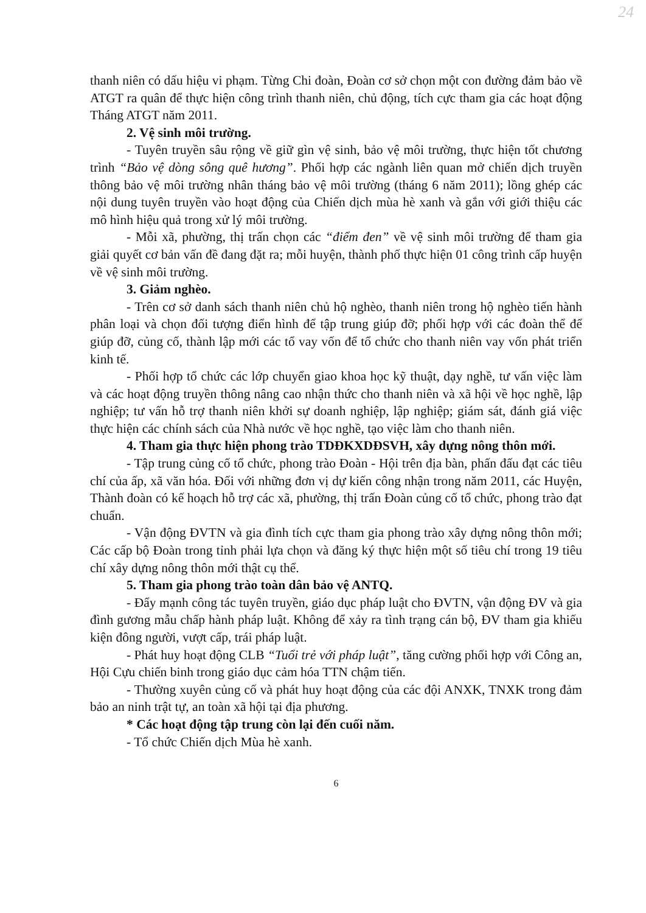24
thanh niên có dấu hiệu vi phạm. Từng Chi đoàn, Đoàn cơ sở chọn một con đường đảm bảo về ATGT ra quân để thực hiện công trình thanh niên, chủ động, tích cực tham gia các hoạt động Tháng ATGT năm 2011.
2. Vệ sinh môi trường.
- Tuyên truyền sâu rộng về giữ gìn vệ sinh, bảo vệ môi trường, thực hiện tốt chương trình “Bảo vệ dòng sông quê hương”. Phối hợp các ngành liên quan mở chiến dịch truyền thông bảo vệ môi trường nhân tháng bảo vệ môi trường (tháng 6 năm 2011); lồng ghép các nội dung tuyên truyền vào hoạt động của Chiến dịch mùa hè xanh và gắn với giới thiệu các mô hình hiệu quả trong xử lý môi trường.
- Mỗi xã, phường, thị trấn chọn các “điểm đen” về vệ sinh môi trường để tham gia giải quyết cơ bản vấn đề đang đặt ra; mỗi huyện, thành phố thực hiện 01 công trình cấp huyện về vệ sinh môi trường.
3. Giảm nghèo.
- Trên cơ sở danh sách thanh niên chủ hộ nghèo, thanh niên trong hộ nghèo tiến hành phân loại và chọn đối tượng điển hình để tập trung giúp đỡ; phối hợp với các đoàn thể để giúp đỡ, củng cố, thành lập mới các tổ vay vốn để tổ chức cho thanh niên vay vốn phát triển kinh tế.
- Phối hợp tổ chức các lớp chuyển giao khoa học kỹ thuật, dạy nghề, tư vấn việc làm và các hoạt động truyền thông nâng cao nhận thức cho thanh niên và xã hội về học nghề, lập nghiệp; tư vấn hỗ trợ thanh niên khởi sự doanh nghiệp, lập nghiệp; giám sát, đánh giá việc thực hiện các chính sách của Nhà nước về học nghề, tạo việc làm cho thanh niên.
4. Tham gia thực hiện phong trào TDĐKXDĐSVH, xây dựng nông thôn mới.
- Tập trung củng cố tổ chức, phong trào Đoàn - Hội trên địa bàn, phấn đấu đạt các tiêu chí của ấp, xã văn hóa. Đối với những đơn vị dự kiến công nhận trong năm 2011, các Huyện, Thành đoàn có kế hoạch hỗ trợ các xã, phường, thị trấn Đoàn củng cố tổ chức, phong trào đạt chuẩn.
- Vận động ĐVTN và gia đình tích cực tham gia phong trào xây dựng nông thôn mới; Các cấp bộ Đoàn trong tỉnh phải lựa chọn và đăng ký thực hiện một số tiêu chí trong 19 tiêu chí xây dựng nông thôn mới thật cụ thể.
5. Tham gia phong trào toàn dân bảo vệ ANTQ.
- Đẩy mạnh công tác tuyên truyền, giáo dục pháp luật cho ĐVTN, vận động ĐV và gia đình gương mẫu chấp hành pháp luật. Không để xảy ra tình trạng cán bộ, ĐV tham gia khiếu kiện đông người, vượt cấp, trái pháp luật.
- Phát huy hoạt động CLB “Tuổi trẻ với pháp luật”, tăng cường phối hợp với Công an, Hội Cựu chiến binh trong giáo dục cảm hóa TTN chậm tiến.
- Thường xuyên củng cố và phát huy hoạt động của các đội ANXK, TNXK trong đảm bảo an ninh trật tự, an toàn xã hội tại địa phương.
* Các hoạt động tập trung còn lại đến cuối năm.
- Tổ chức Chiến dịch Mùa hè xanh.
6